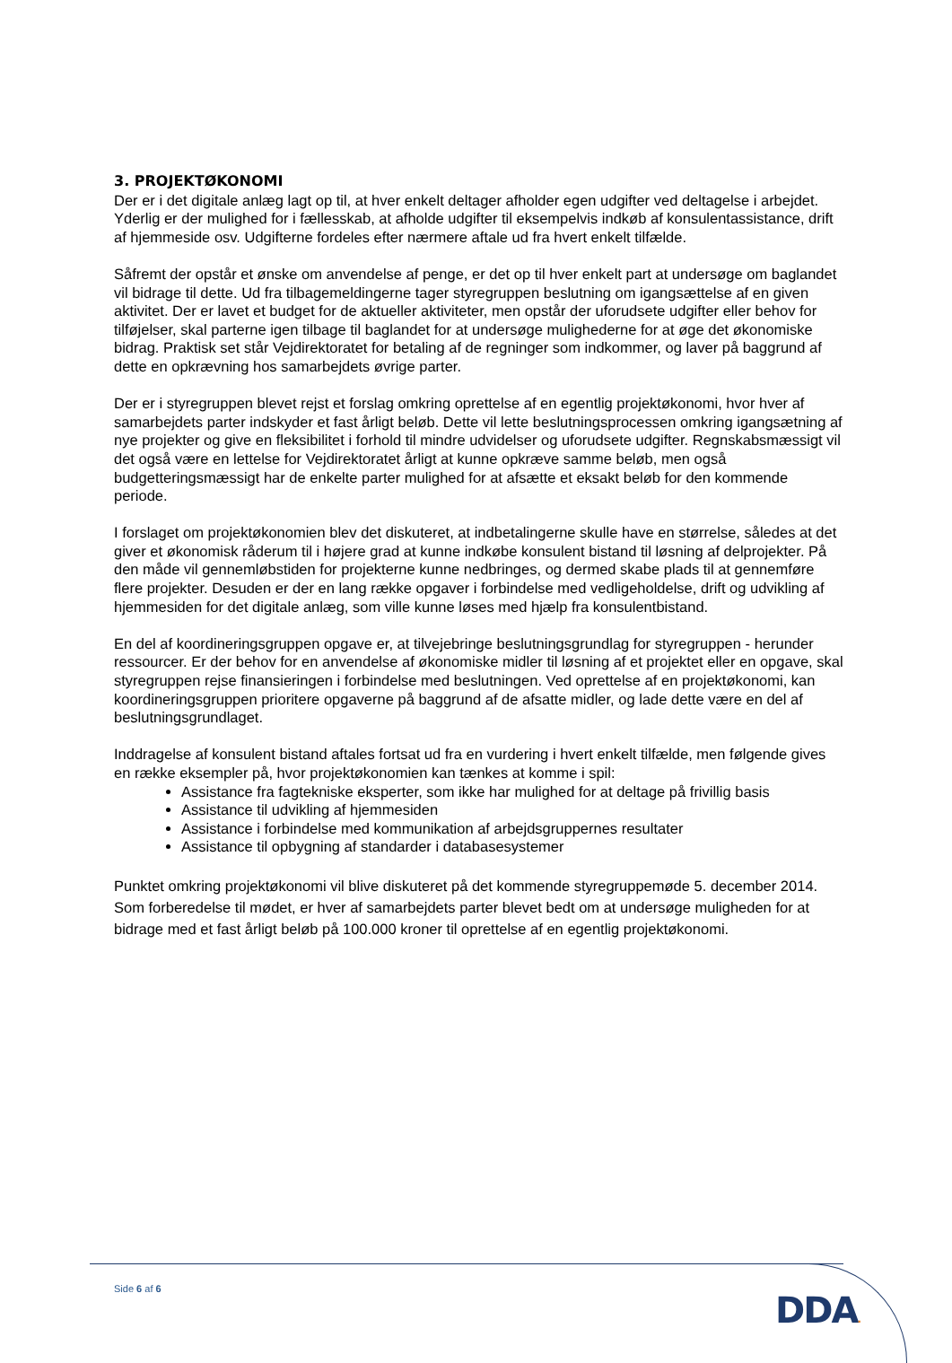3. PROJEKTØKONOMI
Der er i det digitale anlæg lagt op til, at hver enkelt deltager afholder egen udgifter ved deltagelse i arbejdet. Yderlig er der mulighed for i fællesskab, at afholde udgifter til eksempelvis indkøb af konsulentassistance, drift af hjemmeside osv. Udgifterne fordeles efter nærmere aftale ud fra hvert enkelt tilfælde.
Såfremt der opstår et ønske om anvendelse af penge, er det op til hver enkelt part at undersøge om baglandet vil bidrage til dette. Ud fra tilbagemeldingerne tager styregruppen beslutning om igangsættelse af en given aktivitet. Der er lavet et budget for de aktueller aktiviteter, men opstår der uforudsete udgifter eller behov for tilføjelser, skal parterne igen tilbage til baglandet for at undersøge mulighederne for at øge det økonomiske bidrag. Praktisk set står Vejdirektoratet for betaling af de regninger som indkommer, og laver på baggrund af dette en opkrævning hos samarbejdets øvrige parter.
Der er i styregruppen blevet rejst et forslag omkring oprettelse af en egentlig projektøkonomi, hvor hver af samarbejdets parter indskyder et fast årligt beløb. Dette vil lette beslutningsprocessen omkring igangsætning af nye projekter og give en fleksibilitet i forhold til mindre udvidelser og uforudsete udgifter. Regnskabsmæssigt vil det også være en lettelse for Vejdirektoratet årligt at kunne opkræve samme beløb, men også budgetteringsmæssigt har de enkelte parter mulighed for at afsætte et eksakt beløb for den kommende periode.
I forslaget om projektøkonomien blev det diskuteret, at indbetalingerne skulle have en størrelse, således at det giver et økonomisk råderum til i højere grad at kunne indkøbe konsulent bistand til løsning af delprojekter. På den måde vil gennemløbstiden for projekterne kunne nedbringes, og dermed skabe plads til at gennemføre flere projekter. Desuden er der en lang række opgaver i forbindelse med vedligeholdelse, drift og udvikling af hjemmesiden for det digitale anlæg, som ville kunne løses med hjælp fra konsulentbistand.
En del af koordineringsgruppen opgave er, at tilvejebringe beslutningsgrundlag for styregruppen - herunder ressourcer. Er der behov for en anvendelse af økonomiske midler til løsning af et projektet eller en opgave, skal styregruppen rejse finansieringen i forbindelse med beslutningen. Ved oprettelse af en projektøkonomi, kan koordineringsgruppen prioritere opgaverne på baggrund af de afsatte midler, og lade dette være en del af beslutningsgrundlaget.
Inddragelse af konsulent bistand aftales fortsat ud fra en vurdering i hvert enkelt tilfælde, men følgende gives en række eksempler på, hvor projektøkonomien kan tænkes at komme i spil:
Assistance fra fagtekniske eksperter, som ikke har mulighed for at deltage på frivillig basis
Assistance til udvikling af hjemmesiden
Assistance i forbindelse med kommunikation af arbejdsgruppernes resultater
Assistance til opbygning af standarder i databasesystemer
Punktet omkring projektøkonomi vil blive diskuteret på det kommende styregruppemøde 5. december 2014. Som forberedelse til mødet, er hver af samarbejdets parter blevet bedt om at undersøge muligheden for at bidrage med et fast årligt beløb på 100.000 kroner til oprettelse af en egentlig projektøkonomi.
Side 6 af 6
DDA.